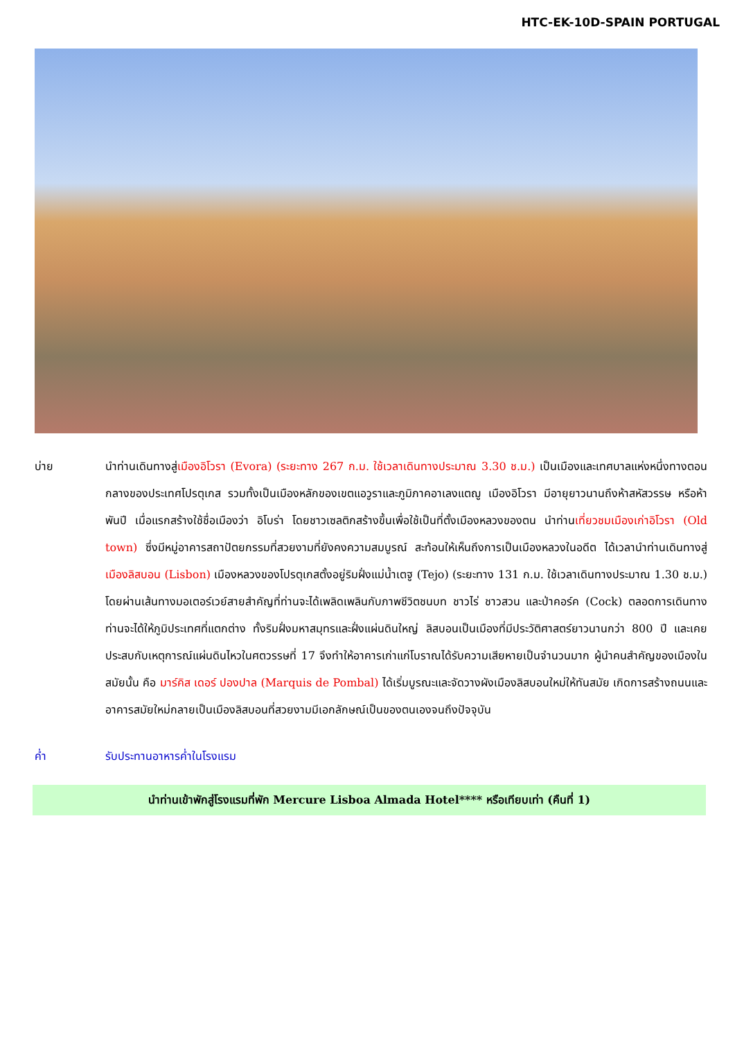HTC-EK-10D-SPAIN PORTUGAL
บ่าย นำท่านเดินทางสู่เมืองอิโวรา (Evora) (ระยะทาง 267 ก.ม. ใช้เวลาเดินทางประมาณ 3.30 ช.ม.) เป็นเมืองและเทศบาลแห่งหนึ่งทางตอนกลางของประเทศโปรตุเกส รวมทั้งเป็นเมืองหลักของเขตแอวูราและภูมิภาคอาเลงแตฌู เมืองอิโวรา มีอายุยาวนานถึงห้าสหัสวรรษ หรือห้าพันปี เมื่อแรกสร้างใช้ชื่อเมืองว่า อิโบร่า โดยชาวเซลติกสร้างขึ้นเพื่อใช้เป็นที่ตั้งเมืองหลวงของตน นำท่านเที่ยวชมเมืองเก่าอิโวรา (Old town) ซึ่งมีหมู่อาคารสถาปัตยกรรมที่สวยงามที่ยังคงความสมบูรณ์ สะท้อนให้เห็นถึงการเป็นเมืองหลวงในอดีต ได้เวลานำท่านเดินทางสู่เมืองลิสบอน (Lisbon) เมืองหลวงของโปรตุเกสตั้งอยู่ริมฝั่งแม่น้ำเตฐู (Tejo) (ระยะทาง 131 ก.ม. ใช้เวลาเดินทางประมาณ 1.30 ช.ม.) โดยผ่านเส้นทางมอเตอร์เวย์สายสำคัญที่ท่านจะได้เพลิดเพลินกับภาพชีวิตชนบท ชาวไร่ ชาวสวน และป่าคอร์ค (Cock) ตลอดการเดินทางท่านจะได้ให้ภูมิประเทศที่แตกต่าง ทั้งริมฝั่งมหาสมุทรและฝั่งแผ่นดินใหญ่ ลิสบอนเป็นเมืองที่มีประวัติศาสตร์ยาวนานกว่า 800 ปี และเคยประสบกับเหตุการณ์แผ่นดินไหวในศตวรรษที่ 17 จึงทำให้อาคารเก่าแก่โบราณได้รับความเสียหายเป็นจำนวนมาก ผู้นำคนสำคัญของเมืองในสมัยนั้น คือ มาร์คิส เดอร์ ปองปาล (Marquis de Pombal) ได้เริ่มบูรณะและจัดวางผังเมืองลิสบอนใหม่ให้ทันสมัย เกิดการสร้างถนนและอาคารสมัยใหม่กลายเป็นเมืองลิสบอนที่สวยงามมีเอกลักษณ์เป็นของตนเองจนถึงปัจจุบัน
ค่ำ รับประทานอาหารค่ำในโรงแรม
นำท่านเข้าพักสู่โรงแรมที่พัก Mercure Lisboa Almada Hotel**** หรือเทียบเท่า (คืนที่ 1)